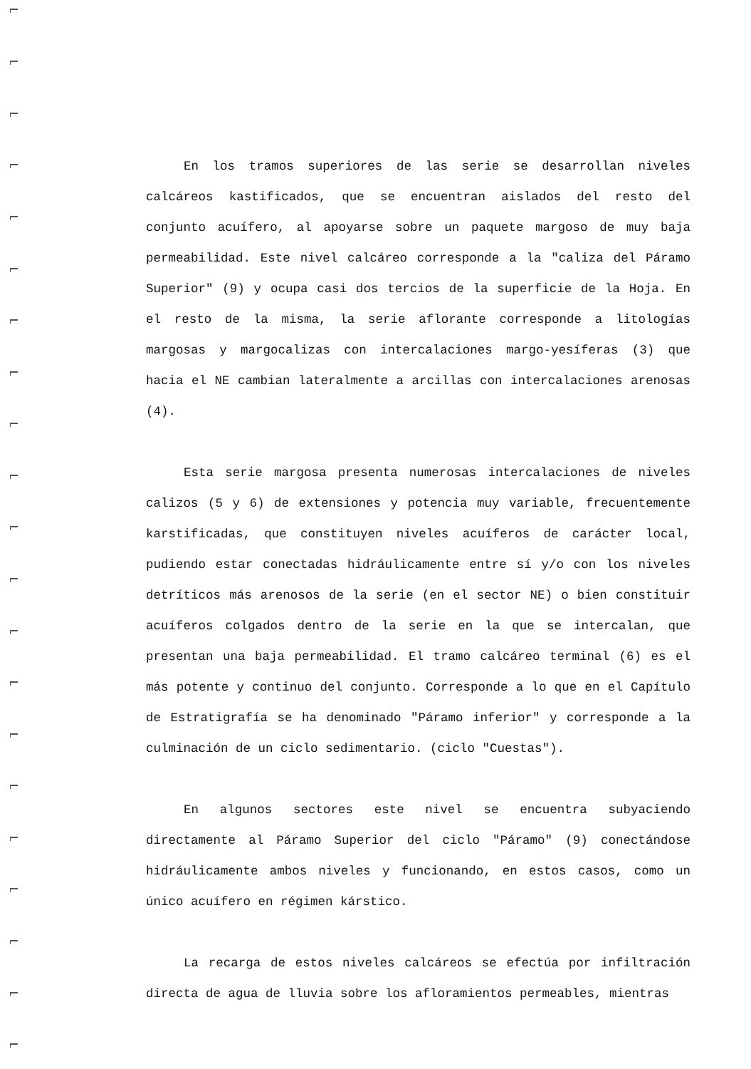En los tramos superiores de las serie se desarrollan niveles calcáreos kastificados, que se encuentran aislados del resto del conjunto acuífero, al apoyarse sobre un paquete margoso de muy baja permeabilidad. Este nivel calcáreo corresponde a la "caliza del Páramo Superior" (9) y ocupa casi dos tercios de la superficie de la Hoja. En el resto de la misma, la serie aflorante corresponde a litologías margosas y margocalizas con intercalaciones margo-yesíferas (3) que hacia el NE cambian lateralmente a arcillas con intercalaciones arenosas (4).
Esta serie margosa presenta numerosas intercalaciones de niveles calizos (5 y 6) de extensiones y potencia muy variable, frecuentemente karstificadas, que constituyen niveles acuíferos de carácter local, pudiendo estar conectadas hidráulicamente entre sí y/o con los niveles detríticos más arenosos de la serie (en el sector NE) o bien constituir acuíferos colgados dentro de la serie en la que se intercalan, que presentan una baja permeabilidad. El tramo calcáreo terminal (6) es el más potente y continuo del conjunto. Corresponde a lo que en el Capítulo de Estratigrafía se ha denominado "Páramo inferior" y corresponde a la culminación de un ciclo sedimentario. (ciclo "Cuestas").
En algunos sectores este nivel se encuentra subyaciendo directamente al Páramo Superior del ciclo "Páramo" (9) conectándose hidráulicamente ambos niveles y funcionando, en estos casos, como un único acuífero en régimen kárstico.
La recarga de estos niveles calcáreos se efectúa por infiltración directa de agua de lluvia sobre los afloramientos permeables, mientras